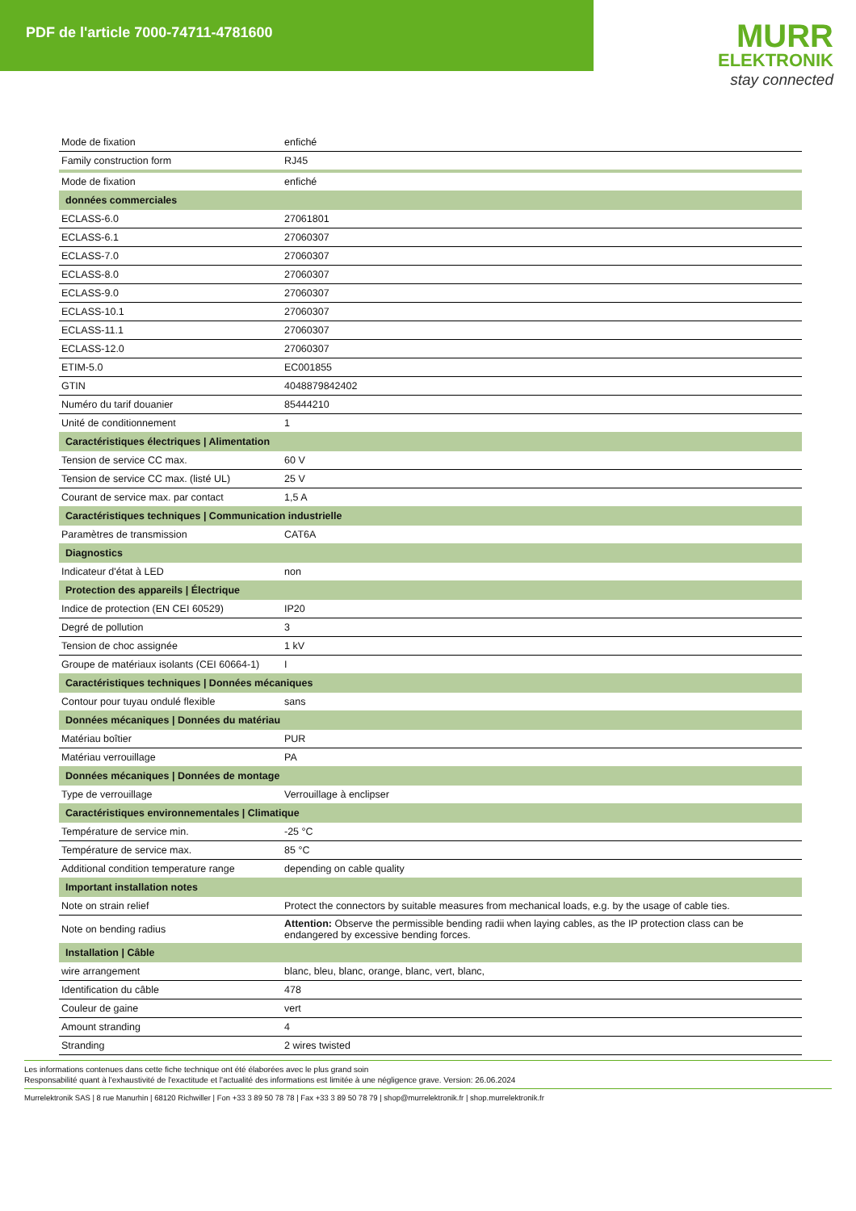PDF de l'article 7000-74711-4781600
MURR
ELEKTRONIK
stay connected
| Mode de fixation | enfiché |
| Family construction form | RJ45 |
| Mode de fixation | enfiché |
| données commerciales | |
| ECLASS-6.0 | 27061801 |
| ECLASS-6.1 | 27060307 |
| ECLASS-7.0 | 27060307 |
| ECLASS-8.0 | 27060307 |
| ECLASS-9.0 | 27060307 |
| ECLASS-10.1 | 27060307 |
| ECLASS-11.1 | 27060307 |
| ECLASS-12.0 | 27060307 |
| ETIM-5.0 | EC001855 |
| GTIN | 4048879842402 |
| Numéro du tarif douanier | 85444210 |
| Unité de conditionnement | 1 |
| Caractéristiques électriques / Alimentation | |
| Tension de service CC max. | 60 V |
| Tension de service CC max. (listé UL) | 25 V |
| Courant de service max. par contact | 1,5 A |
| Caractéristiques techniques / Communication industrielle | |
| Paramètres de transmission | CAT6A |
| Diagnostics | |
| Indicateur d'état à LED | non |
| Protection des appareils / Électrique | |
| Indice de protection (EN CEI 60529) | IP20 |
| Degré de pollution | 3 |
| Tension de choc assignée | 1 kV |
| Groupe de matériaux isolants (CEI 60664-1) | I |
| Caractéristiques techniques / Données mécaniques | |
| Contour pour tuyau ondulé flexible | sans |
| Données mécaniques / Données du matériau | |
| Matériau boîtier | PUR |
| Matériau verrouillage | PA |
| Données mécaniques / Données de montage | |
| Type de verrouillage | Verrouillage à enclipser |
| Caractéristiques environnementales / Climatique | |
| Température de service min. | -25 °C |
| Température de service max. | 85 °C |
| Additional condition temperature range | depending on cable quality |
| Important installation notes | |
| Note on strain relief | Protect the connectors by suitable measures from mechanical loads, e.g. by the usage of cable ties. |
| Note on bending radius | Attention: Observe the permissible bending radii when laying cables, as the IP protection class can be endangered by excessive bending forces. |
| Installation / Câble | |
| wire arrangement | blanc, bleu, blanc, orange, blanc, vert, blanc, |
| Identification du câble | 478 |
| Couleur de gaine | vert |
| Amount stranding | 4 |
| Stranding | 2 wires twisted |
Les informations contenues dans cette fiche technique ont été élaborées avec le plus grand soin
Responsabilité quant à l'exhaustivité de l'exactitude et l'actualité des informations est limitée à une négligence grave. Version: 26.06.2024
Murrelektronik SAS | 8 rue Manurhin | 68120 Richwiller | Fon +33 3 89 50 78 78 | Fax +33 3 89 50 78 79 | shop@murrelektronik.fr | shop.murrelektronik.fr